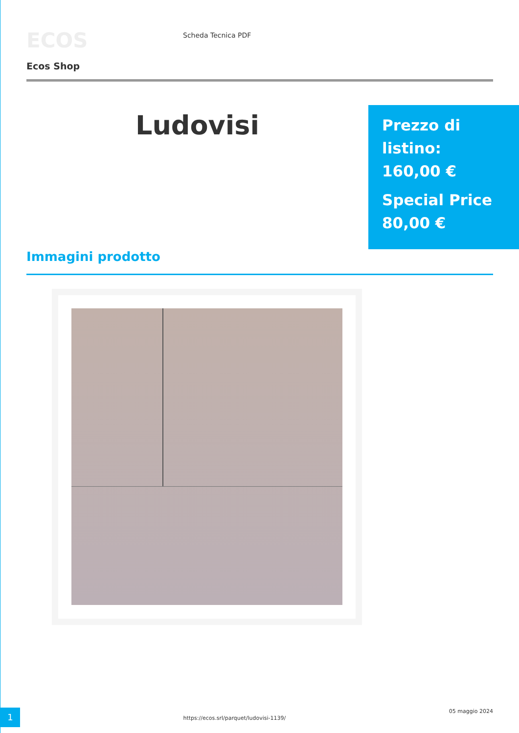ECOS
Ecos Shop
Scheda Tecnica PDF
Ludovisi
Prezzo di listino:
160,00 €
Special Price
80,00 €
Immagini prodotto
1
https://ecos.srl/parquet/ludovisi-1139/
05 maggio 2024